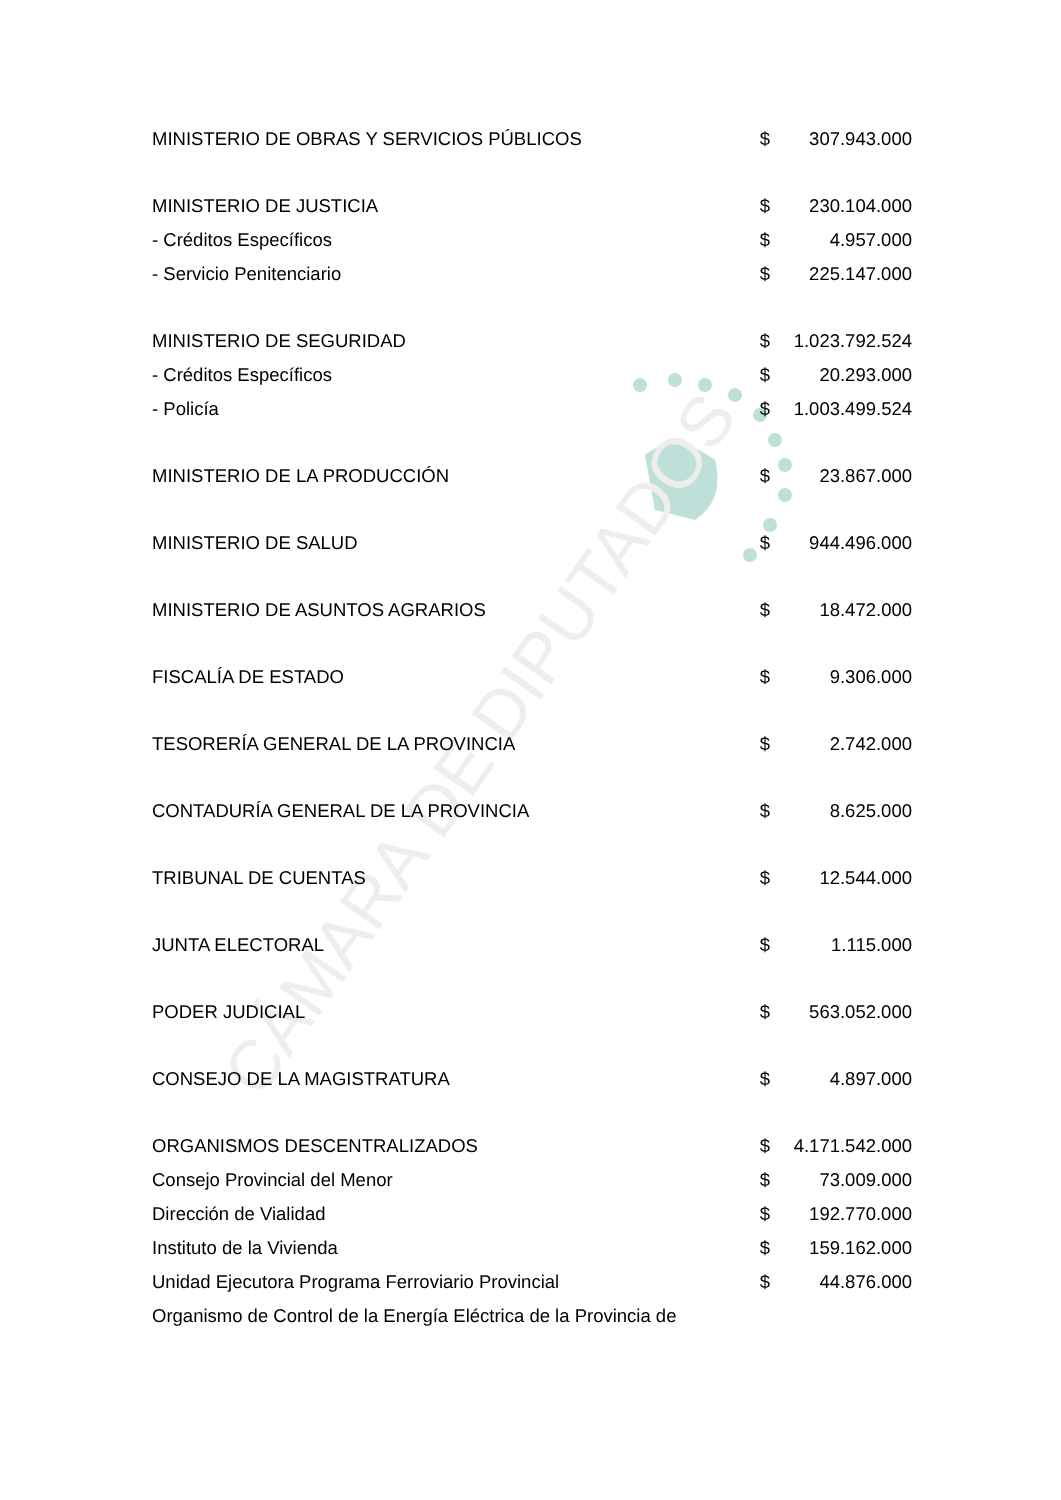CÁMARA DE DIPUTADOS
| MINISTERIO DE OBRAS Y SERVICIOS PÚBLICOS | $ | 307.943.000 |
| MINISTERIO DE JUSTICIA | $ | 230.104.000 |
| - Créditos Específicos | $ | 4.957.000 |
| - Servicio Penitenciario | $ | 225.147.000 |
| MINISTERIO DE SEGURIDAD | $ | 1.023.792.524 |
| - Créditos Específicos | $ | 20.293.000 |
| - Policía | $ | 1.003.499.524 |
| MINISTERIO DE LA PRODUCCIÓN | $ | 23.867.000 |
| MINISTERIO DE SALUD | $ | 944.496.000 |
| MINISTERIO DE ASUNTOS AGRARIOS | $ | 18.472.000 |
| FISCALÍA DE ESTADO | $ | 9.306.000 |
| TESORERÍA GENERAL DE LA PROVINCIA | $ | 2.742.000 |
| CONTADURÍA GENERAL DE LA PROVINCIA | $ | 8.625.000 |
| TRIBUNAL DE CUENTAS | $ | 12.544.000 |
| JUNTA ELECTORAL | $ | 1.115.000 |
| PODER JUDICIAL | $ | 563.052.000 |
| CONSEJO DE LA MAGISTRATURA | $ | 4.897.000 |
| ORGANISMOS DESCENTRALIZADOS | $ | 4.171.542.000 |
| Consejo Provincial del Menor | $ | 73.009.000 |
| Dirección de Vialidad | $ | 192.770.000 |
| Instituto de la Vivienda | $ | 159.162.000 |
| Unidad Ejecutora Programa Ferroviario Provincial | $ | 44.876.000 |
| Organismo de Control de la Energía Eléctrica de la Provincia de | | |